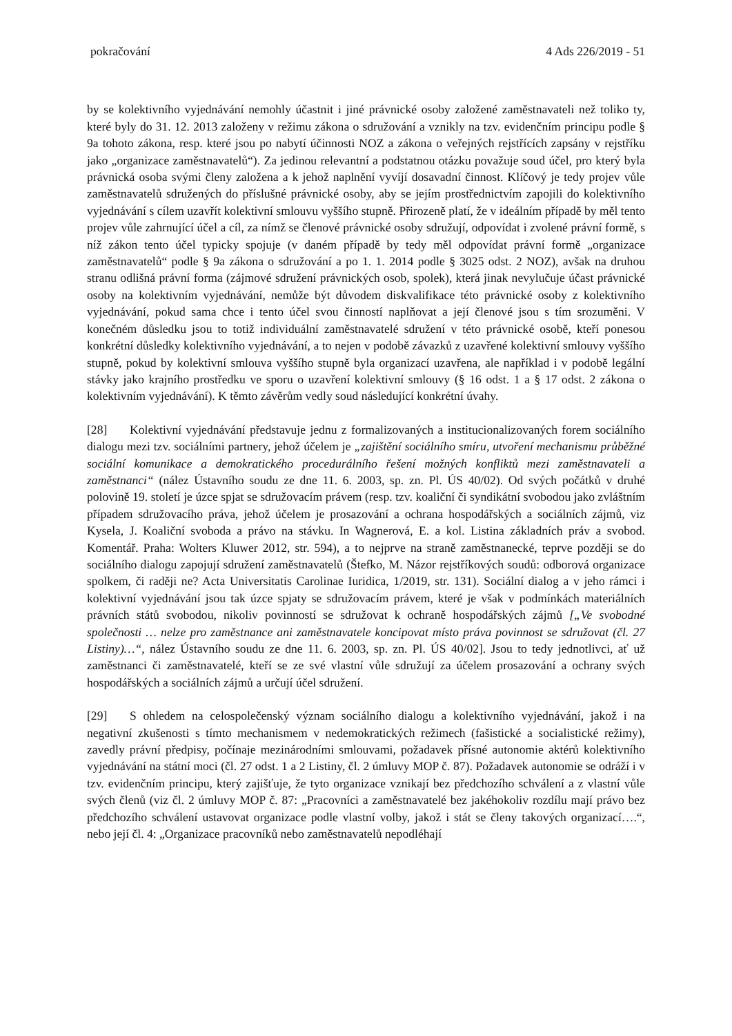pokračování 4 Ads 226/2019 - 51
by se kolektivního vyjednávání nemohly účastnit i jiné právnické osoby založené zaměstnavateli než toliko ty, které byly do 31. 12. 2013 založeny v režimu zákona o sdružování a vznikly na tzv. evidenčním principu podle § 9a tohoto zákona, resp. které jsou po nabytí účinnosti NOZ a zákona o veřejných rejstřících zapsány v rejstříku jako „organizace zaměstnavatelů“). Za jedinou relevantní a podstatnou otázku považuje soud účel, pro který byla právnická osoba svými členy založena a k jehož naplnění vyvíjí dosavadní činnost. Klíčový je tedy projev vůle zaměstnavatelů sdružených do příslušné právnické osoby, aby se jejím prostřednictvím zapojili do kolektivního vyjednávání s cílem uzavřít kolektivní smlouvu vyššího stupně. Přirozeně platí, že v ideálním případě by měl tento projev vůle zahrnující účel a cíl, za nímž se členové právnické osoby sdružují, odpovídat i zvolené právní formě, s níž zákon tento účel typicky spojuje (v daném případě by tedy měl odpovídat právní formě „organizace zaměstnavatelů“ podle § 9a zákona o sdružování a po 1. 1. 2014 podle § 3025 odst. 2 NOZ), avšak na druhou stranu odlišná právní forma (zájmové sdružení právnických osob, spolek), která jinak nevylučuje účast právnické osoby na kolektivním vyjednávání, nemůže být důvodem diskvalifikace této právnické osoby z kolektivního vyjednávání, pokud sama chce i tento účel svou činností naplňovat a její členové jsou s tím srozuměni. V konečném důsledku jsou to totiž individuální zaměstnavatelé sdružení v této právnické osobě, kteří ponesou konkrétní důsledky kolektivního vyjednávání, a to nejen v podobě závazků z uzavřené kolektivní smlouvy vyššího stupně, pokud by kolektivní smlouva vyššího stupně byla organizací uzavřena, ale například i v podobě legální stávky jako krajního prostředku ve sporu o uzavření kolektivní smlouvy (§ 16 odst. 1 a § 17 odst. 2 zákona o kolektivním vyjednávání). K těmto závěrům vedly soud následující konkrétní úvahy.
[28] Kolektivní vyjednávání představuje jednu z formalizovaných a institucionalizovaných forem sociálního dialogu mezi tzv. sociálními partnery, jehož účelem je „zajištění sociálního smíru, utvoření mechanismu průběžné sociální komunikace a demokratického procedurálního řešení možných konfliktů mezi zaměstnavateli a zaměstnanci“ (nález Ústavního soudu ze dne 11. 6. 2003, sp. zn. Pl. ÚS 40/02). Od svých počátků v druhé polovině 19. století je úzce spjat se sdružovacím právem (resp. tzv. koaliční či syndikátní svobodou jako zvláštním případem sdružovacího práva, jehož účelem je prosazování a ochrana hospodářských a sociálních zájmů, viz Kysela, J. Koaliční svoboda a právo na stávku. In Wagnerová, E. a kol. Listina základních práv a svobod. Komentář. Praha: Wolters Kluwer 2012, str. 594), a to nejprve na straně zaměstnanecké, teprve později se do sociálního dialogu zapojují sdružení zaměstnavatelů (Štefko, M. Názor rejstříkových soudů: odborová organizace spolkem, či raději ne? Acta Universitatis Carolinae Iuridica, 1/2019, str. 131). Sociální dialog a v jeho rámci i kolektivní vyjednávání jsou tak úzce spjaty se sdružovacím právem, které je však v podmínkách materiálních právních států svobodou, nikoliv povinností se sdružovat k ochraně hospodářských zájmů [„Ve svobodné společnosti … nelze pro zaměstnance ani zaměstnavatele koncipovat místo práva povinnost se sdružovat (čl. 27 Listiny)…“, nález Ústavního soudu ze dne 11. 6. 2003, sp. zn. Pl. ÚS 40/02]. Jsou to tedy jednotlivci, ať už zaměstnanci či zaměstnavatelé, kteří se ze své vlastní vůle sdružují za účelem prosazování a ochrany svých hospodářských a sociálních zájmů a určují účel sdružení.
[29] S ohledem na celospolečenský význam sociálního dialogu a kolektivního vyjednávání, jakož i na negativní zkušenosti s tímto mechanismem v nedemokratických režimech (fašistické a socialistické režimy), zavedly právní předpisy, počínaje mezinárodními smlouvami, požadavek přísné autonomie aktérů kolektivního vyjednávání na státní moci (čl. 27 odst. 1 a 2 Listiny, čl. 2 úmluvy MOP č. 87). Požadavek autonomie se odráží i v tzv. evidenčním principu, který zajišťuje, že tyto organizace vznikají bez předchozího schválení a z vlastní vůle svých členů (viz čl. 2 úmluvy MOP č. 87: „Pracovníci a zaměstnavatelé bez jakéhokoliv rozdílu mají právo bez předchozího schválení ustavovat organizace podle vlastní volby, jakož i stát se členy takových organizací….“, nebo její čl. 4: „Organizace pracovníků nebo zaměstnavatelů nepodléhají